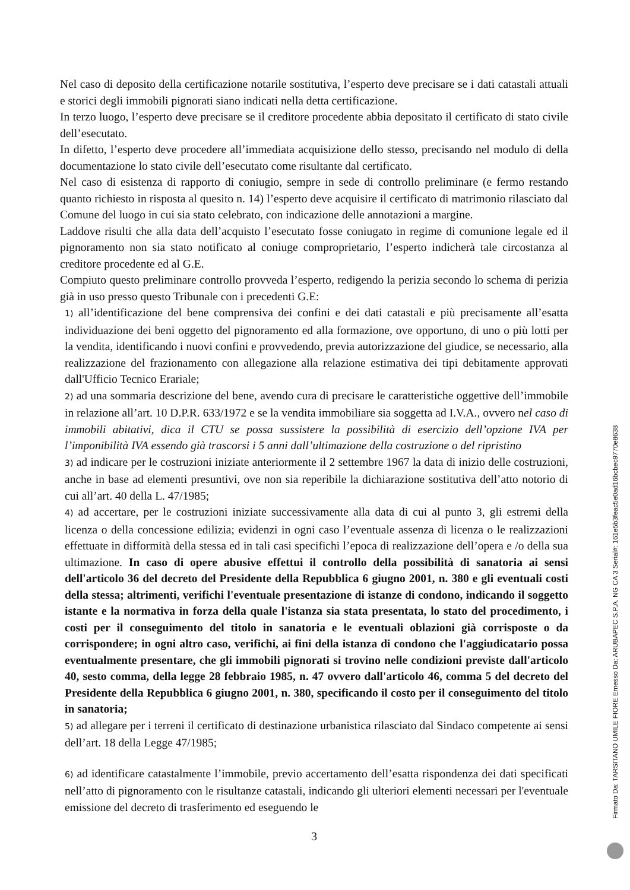Nel caso di deposito della certificazione notarile sostitutiva, l’esperto deve precisare se i dati catastali attuali e storici degli immobili pignorati siano indicati nella detta certificazione.
In terzo luogo, l’esperto deve precisare se il creditore procedente abbia depositato il certificato di stato civile dell’esecutato.
In difetto, l’esperto deve procedere all’immediata acquisizione dello stesso, precisando nel modulo di della documentazione lo stato civile dell’esecutato come risultante dal certificato.
Nel caso di esistenza di rapporto di coniugio, sempre in sede di controllo preliminare (e fermo restando quanto richiesto in risposta al quesito n. 14) l’esperto deve acquisire il certificato di matrimonio rilasciato dal Comune del luogo in cui sia stato celebrato, con indicazione delle annotazioni a margine.
Laddove risulti che alla data dell’acquisto l’esecutato fosse coniugato in regime di comunione legale ed il pignoramento non sia stato notificato al coniuge comproprietario, l’esperto indicherà tale circostanza al creditore procedente ed al G.E.
Compiuto questo preliminare controllo provveda l’esperto, redigendo la perizia secondo lo schema di perizia già in uso presso questo Tribunale con i precedenti G.E:
1) all’identificazione del bene comprensiva dei confini e dei dati catastali e più precisamente all’esatta individuazione dei beni oggetto del pignoramento ed alla formazione, ove opportuno, di uno o più lotti per la vendita, identificando i nuovi confini e provvedendo, previa autorizzazione del giudice, se necessario, alla realizzazione del frazionamento con allegazione alla relazione estimativa dei tipi debitamente approvati dall'Ufficio Tecnico Erariale;
2) ad una sommaria descrizione del bene, avendo cura di precisare le caratteristiche oggettive dell’immobile in relazione all’art. 10 D.P.R. 633/1972 e se la vendita immobiliare sia soggetta ad I.V.A., ovvero nel caso di immobili abitativi, dica il CTU se possa sussistere la possibilità di esercizio dell’opzione IVA per l’imponibilità IVA essendo già trascorsi i 5 anni dall’ultimazione della costruzione o del ripristino
3) ad indicare per le costruzioni iniziate anteriormente il 2 settembre 1967 la data di inizio delle costruzioni, anche in base ad elementi presuntivi, ove non sia reperibile la dichiarazione sostitutiva dell’atto notorio di cui all’art. 40 della L. 47/1985;
4) ad accertare, per le costruzioni iniziate successivamente alla data di cui al punto 3, gli estremi della licenza o della concessione edilizia; evidenzi in ogni caso l’eventuale assenza di licenza o le realizzazioni effettuate in difformità della stessa ed in tali casi specifichi l’epoca di realizzazione dell’opera e /o della sua ultimazione. In caso di opere abusive effettui il controllo della possibilità di sanatoria ai sensi dell'articolo 36 del decreto del Presidente della Repubblica 6 giugno 2001, n. 380 e gli eventuali costi della stessa; altrimenti, verifichi l'eventuale presentazione di istanze di condono, indicando il soggetto istante e la normativa in forza della quale l'istanza sia stata presentata, lo stato del procedimento, i costi per il conseguimento del titolo in sanatoria e le eventuali oblazioni già corrisposte o da corrispondere; in ogni altro caso, verifichi, ai fini della istanza di condono che l'aggiudicatario possa eventualmente presentare, che gli immobili pignorati si trovino nelle condizioni previste dall'articolo 40, sesto comma, della legge 28 febbraio 1985, n. 47 ovvero dall'articolo 46, comma 5 del decreto del Presidente della Repubblica 6 giugno 2001, n. 380, specificando il costo per il conseguimento del titolo in sanatoria;
5) ad allegare per i terreni il certificato di destinazione urbanistica rilasciato dal Sindaco competente ai sensi dell’art. 18 della Legge 47/1985;
6) ad identificare catastalmente l’immobile, previo accertamento dell’esatta rispondenza dei dati specificati nell’atto di pignoramento con le risultanze catastali, indicando gli ulteriori elementi necessari per l'eventuale emissione del decreto di trasferimento ed eseguendo le
3
Firmato Da: TARSITANO UMILE FIORE Emesso Da: ARUBAPEC S.P.A. NG CA 3 Serial#: 161e5b3feac5e0ad16bcbec9770e8638